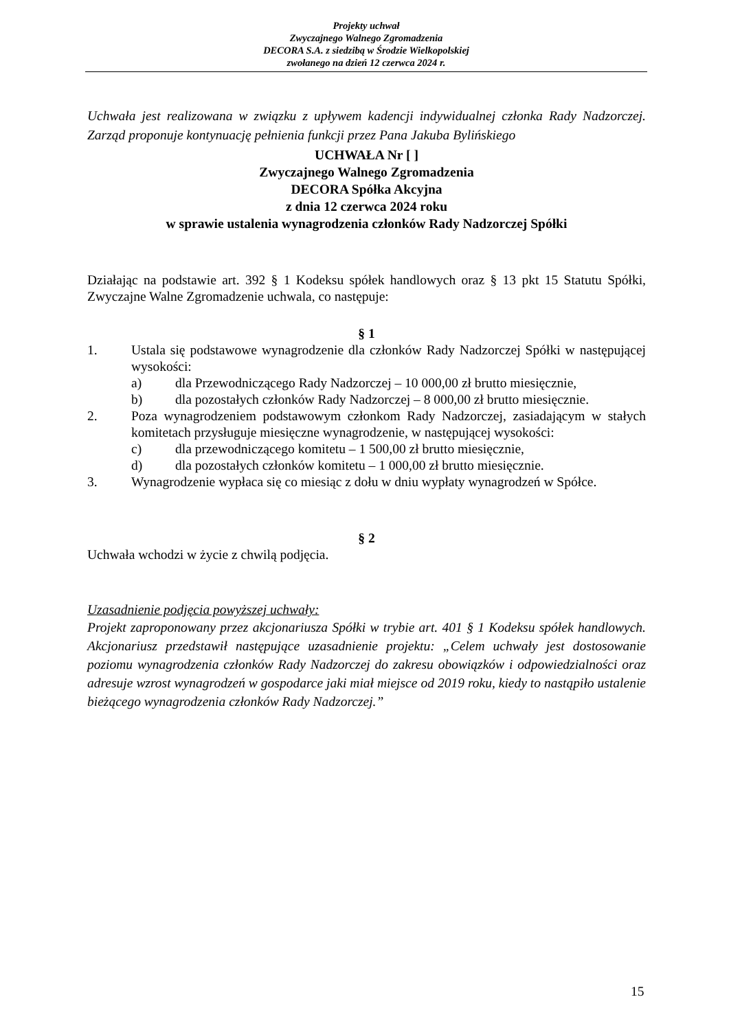Projekty uchwał
Zwyczajnego Walnego Zgromadzenia
DECORA S.A. z siedzibą w Środzie Wielkopolskiej
zwołanego na dzień 12 czerwca 2024 r.
Uchwała jest realizowana w związku z upływem kadencji indywidualnej członka Rady Nadzorczej. Zarząd proponuje kontynuację pełnienia funkcji przez Pana Jakuba Bylińskiego
UCHWAŁA Nr [ ]
Zwyczajnego Walnego Zgromadzenia
DECORA Spółka Akcyjna
z dnia 12 czerwca 2024 roku
w sprawie ustalenia wynagrodzenia członków Rady Nadzorczej Spółki
Działając na podstawie art. 392 § 1 Kodeksu spółek handlowych oraz § 13 pkt 15 Statutu Spółki, Zwyczajne Walne Zgromadzenie uchwala, co następuje:
§ 1
1. Ustala się podstawowe wynagrodzenie dla członków Rady Nadzorczej Spółki w następującej wysokości:
a) dla Przewodniczącego Rady Nadzorczej – 10 000,00 zł brutto miesięcznie,
b) dla pozostałych członków Rady Nadzorczej – 8 000,00 zł brutto miesięcznie.
2. Poza wynagrodzeniem podstawowym członkom Rady Nadzorczej, zasiadającym w stałych komitetach przysługuje miesięczne wynagrodzenie, w następującej wysokości:
c) dla przewodniczącego komitetu – 1 500,00 zł brutto miesięcznie,
d) dla pozostałych członków komitetu – 1 000,00 zł brutto miesięcznie.
3. Wynagrodzenie wypłaca się co miesiąc z dołu w dniu wypłaty wynagrodzeń w Spółce.
§ 2
Uchwała wchodzi w życie z chwilą podjęcia.
Uzasadnienie podjęcia powyższej uchwały:
Projekt zaproponowany przez akcjonariusza Spółki w trybie art. 401 § 1 Kodeksu spółek handlowych. Akcjonariusz przedstawił następujące uzasadnienie projektu: „Celem uchwały jest dostosowanie poziomu wynagrodzenia członków Rady Nadzorczej do zakresu obowiązków i odpowiedzialności oraz adresuje wzrost wynagrodzeń w gospodarce jaki miał miejsce od 2019 roku, kiedy to nastąpiło ustalenie bieżącego wynagrodzenia członków Rady Nadzorczej.”
15